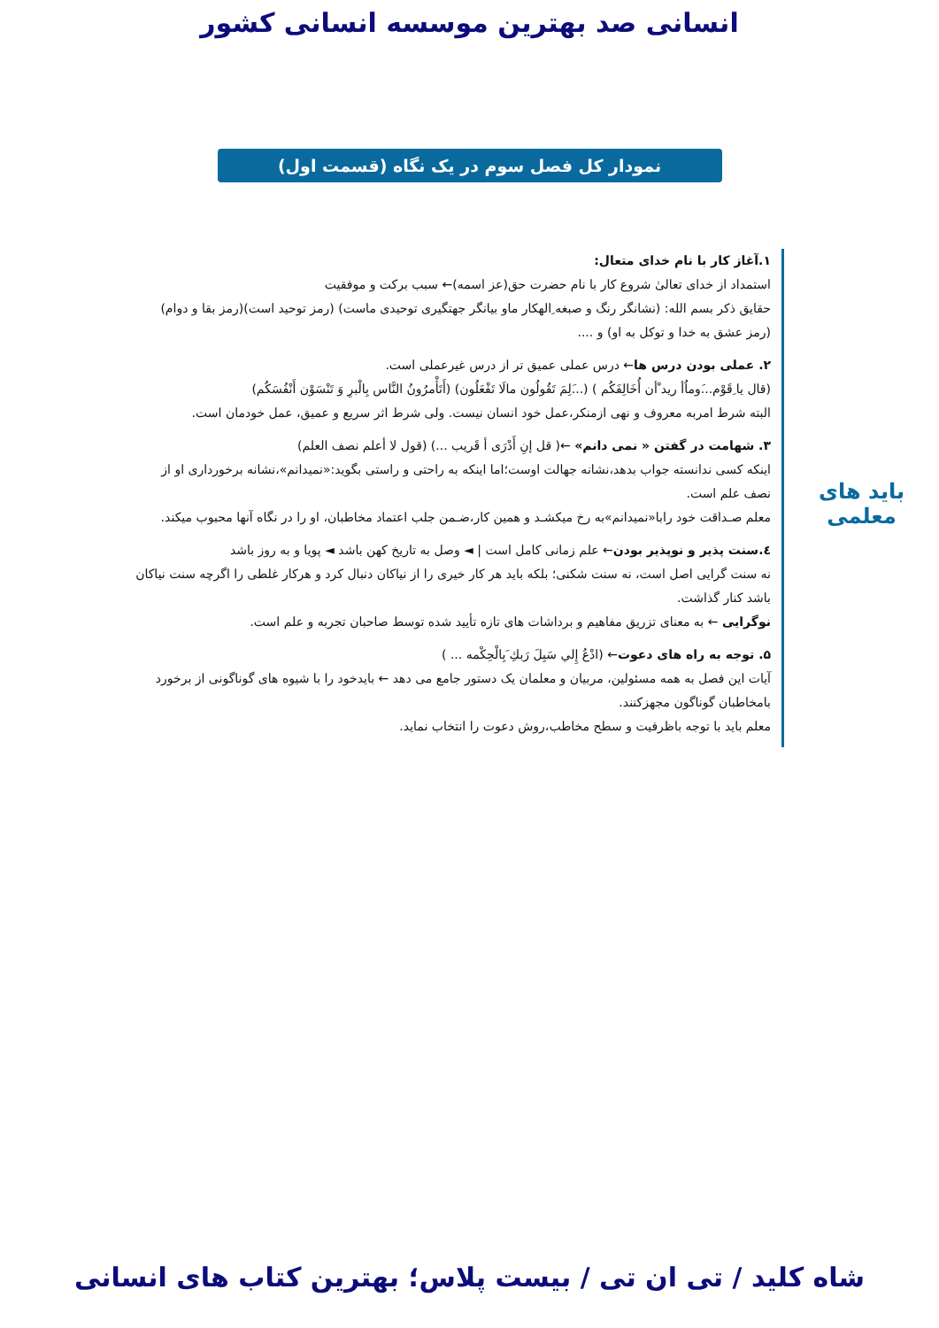انسانی صد بهترین موسسه انسانی کشور
نمودار کل فصل سوم در یک نگاه (قسمت اول)
باید های
معلمی
۱.آغاز کار با نام خدای متعال:
استمداد از خدای تعالیٰ شروع کار با نام حضرت حق(عز اسمه)← سبب برکت و موفقیت
حقایق ذکر بسم الله: (نشانگر رنگ و صبغه ِالهکار ماو بیانگر جهتگیری توحیدی ماست) (رمز توحید است)(رمز بقا و دوام) (رمز عشق به خدا و توکل به او) و ....
۲. عملی بودن درس ها← درس عملی عمیق تر از درس غیرعملی است.
(قال یا ِقَوْم...َوماُأ رید ْأن أُخَالِفَکُم ) (...َلِمَ تَقُولُون مالَا تَفْعَلُون) (أَتَأْمرُونُ النَّاس بِالْبرِ وَ تَنْسَوْن أَنْفُسَکُم)
البته شرط امربه معروف و نهی ازمنکر،عمل خود انسان نیست. ولی شرط اثر سریع و عمیق، عمل خودمان است.
۳. شهامت در گفتن « نمی دانم» ←( قل إنِ أَدْرَی أ قَریب ...) (قول لا أعلم نصف العلم)
اینکه کسی ندانسته جواب بدهد،نشانه جهالت اوست؛اما اینکه به راحتی و راستی بگوید:«نمیدانم»،نشانه برخورداری او از نصف علم است.
معلم صـداقت خود رابا«نمیدانم»به رخ میکشـد و همین کار،ضـمن جلب اعتماد مخاطبان، او را در نگاه آنها محبوب میکند.
٤.سنت پذیر و نوپذیر بودن← علم زمانی کامل است | ◄ وصل به تاریخ کهن باشد ◄ پویا و به روز باشد
نه سنت گرایی اصل است، نه سنت شکنی؛ بلکه باید هر کار خیری را از نیاکان دنبال کرد و هرکار غلطی را اگرچه سنت نیاکان باشد کنار گذاشت.
نوگرایی ← به معنای تزریق مفاهیم و برداشات های تازه تأیید شده توسط صاحبان تجربه و علم است.
۵. توجه به راه های دعوت← (ادْعُ إِلي سَبِلَ رَبكِ َبِالْحِکْمه ... )
آیات این فصل به همه مسئولین، مربیان و معلمان یک دستور جامع می دهد ← بایدخود را با شیوه های گوناگونی از برخورد بامخاطبان گوناگون مجهزکنند.
معلم باید با توجه باظرفیت و سطح مخاطب،روش دعوت را انتخاب نماید.
شاه کلید / تی ان تی / بیست پلاس؛ بهترین کتاب های انسانی